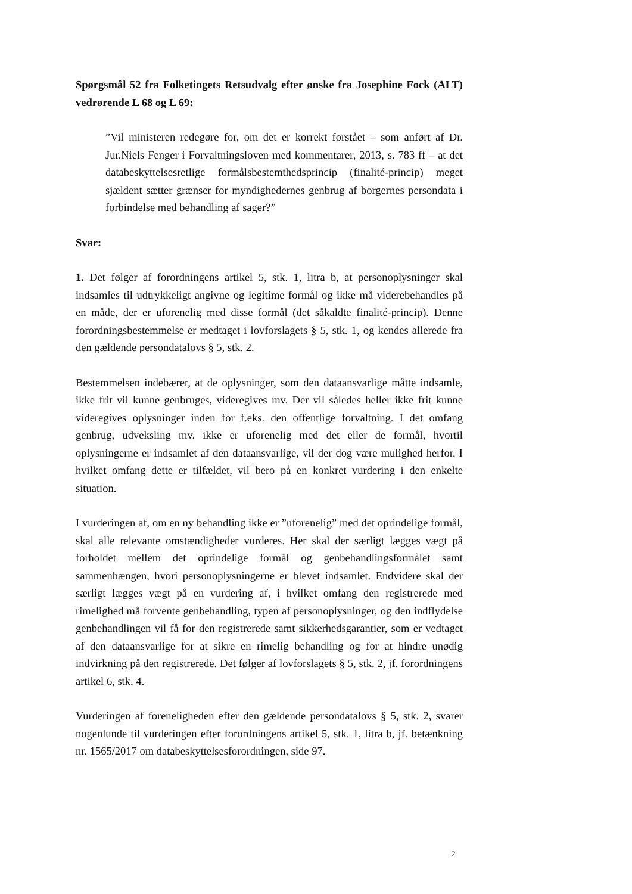Spørgsmål 52 fra Folketingets Retsudvalg efter ønske fra Josephine Fock (ALT) vedrørende L 68 og L 69:
”Vil ministeren redegøre for, om det er korrekt forstået – som anført af Dr. Jur.Niels Fenger i Forvaltningsloven med kommentarer, 2013, s. 783 ff – at det databeskyttelsesretlige formålsbestemthedsprincip (finalité-princip) meget sjældent sætter grænser for myndighedernes genbrug af borgernes persondata i forbindelse med behandling af sager?”
Svar:
1. Det følger af forordningens artikel 5, stk. 1, litra b, at personoplysninger skal indsamles til udtrykkeligt angivne og legitime formål og ikke må viderebehandles på en måde, der er uforenelig med disse formål (det såkaldte finalité-princip). Denne forordningsbestemmelse er medtaget i lovforslagets § 5, stk. 1, og kendes allerede fra den gældende persondatalovs § 5, stk. 2.
Bestemmelsen indebærer, at de oplysninger, som den dataansvarlige måtte indsamle, ikke frit vil kunne genbruges, videregives mv. Der vil således heller ikke frit kunne videregives oplysninger inden for f.eks. den offentlige forvaltning. I det omfang genbrug, udveksling mv. ikke er uforenelig med det eller de formål, hvortil oplysningerne er indsamlet af den dataansvarlige, vil der dog være mulighed herfor. I hvilket omfang dette er tilfældet, vil bero på en konkret vurdering i den enkelte situation.
I vurderingen af, om en ny behandling ikke er ”uforenelig” med det oprindelige formål, skal alle relevante omstændigheder vurderes. Her skal der særligt lægges vægt på forholdet mellem det oprindelige formål og genbehandlingsformålet samt sammenhængen, hvori personoplysningerne er blevet indsamlet. Endvidere skal der særligt lægges vægt på en vurdering af, i hvilket omfang den registrerede med rimelighed må forvente genbehandling, typen af personoplysninger, og den indflydelse genbehandlingen vil få for den registrerede samt sikkerhedsgarantier, som er vedtaget af den dataansvarlige for at sikre en rimelig behandling og for at hindre unødig indvirkning på den registrerede. Det følger af lovforslagets § 5, stk. 2, jf. forordningens artikel 6, stk. 4.
Vurderingen af foreneligheden efter den gældende persondatalovs § 5, stk. 2, svarer nogenlunde til vurderingen efter forordningens artikel 5, stk. 1, litra b, jf. betænkning nr. 1565/2017 om databeskyttelsesforordningen, side 97.
2